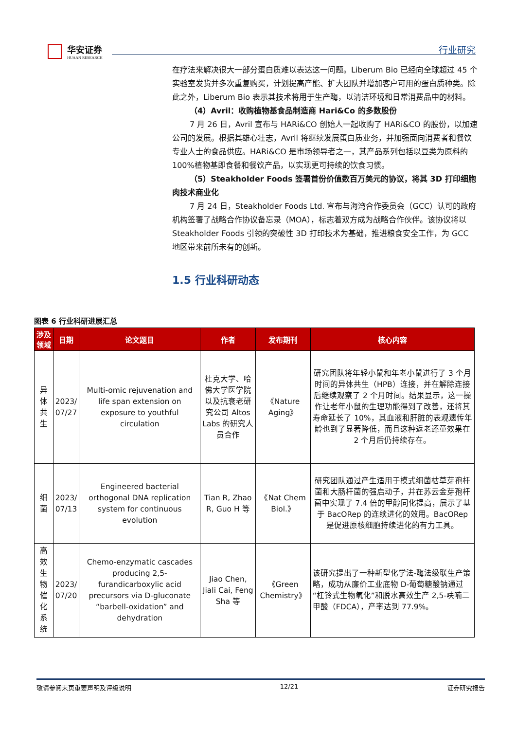华安证券
HUAAN RESEARCH
行业研究
在疗法来解决很大一部分蛋白质难以表达这一问题。Liberum Bio 已经向全球超过 45 个实验室发货并多次重复购买，计划提高产能、扩大团队并增加客户可用的蛋白质种类。除此之外，Liberum Bio 表示其技术将用于生产酶，以清洁环境和日常消费品中的材料。
（4）Avril：收购植物基食品制造商 Hari&Co 的多数股份
7 月 26 日，Avril 宣布与 HARi&CO 创始人一起收购了 HARi&CO 的股份，以加速公司的发展。根据其雄心壮志，Avril 将继续发展蛋白质业务，并加强面向消费者和餐饮专业人士的食品供应。HARi&CO 是市场领导者之一，其产品系列包括以豆类为原料的 100%植物基即食餐和餐饮产品，以实现更可持续的饮食习惯。
（5）Steakholder Foods 签署首份价值数百万美元的协议，将其 3D 打印细胞肉技术商业化
7 月 24 日，Steakholder Foods Ltd. 宣布与海湾合作委员会（GCC）认可的政府机构签署了战略合作协议备忘录（MOA），标志着双方成为战略合作伙伴。该协议将以 Steakholder Foods 引领的突破性 3D 打印技术为基础，推进粮食安全工作，为 GCC 地区带来前所未有的创新。
1.5 行业科研动态
图表 6 行业科研进展汇总
| 涉及领域 | 日期 | 论文题目 | 作者 | 发布期刊 | 核心内容 |
| --- | --- | --- | --- | --- | --- |
| 异体共生 | 2023/ 07/27 | Multi-omic rejuvenation and life span extension on exposure to youthful circulation | 杜克大学、哈佛大学医学院以及抗衰老研究公司 Altos Labs 的研究人员合作 | 《Nature Aging》 | 研究团队将年轻小鼠和年老小鼠进行了 3 个月时间的异体共生（HPB）连接，并在解除连接后继续观察了 2 个月时间。结果显示，这一操作让老年小鼠的生理功能得到了改善，还将其寿命延长了 10%，其血液和肝脏的表观遗传年龄也到了显著降低，而且这种返老还童效果在 2 个月后仍持续存在。 |
| 细菌 | 2023/ 07/13 | Engineered bacterial orthogonal DNA replication system for continuous evolution | Tian R, Zhao R, Guo H 等 | 《Nat Chem Biol.》 | 研究团队通过产生适用于模式细菌枯草芽孢杆菌和大肠杆菌的强启动子，并在苏云金芽孢杆菌中实现了 7.4 倍的甲醇同化提高，展示了基于 BacORep 的连续进化的效用。BacORep 是促进原核细胞持续进化的有力工具。 |
| 高效生物催化系统 | 2023/ 07/20 | Chemo-enzymatic cascades producing 2,5-furandicarboxylic acid precursors via D-gluconate “barbell-oxidation” and dehydration | Jiao Chen, Jiali Cai, Feng Sha 等 | 《Green Chemistry》 | 该研究提出了一种新型化学法-酶法级联生产策略，成功从廉价工业底物 D-葡萄糖酸钠通过“杠铃式生物氧化”和脱水高效生产 2,5-呋喃二甲酸（FDCA），产率达到 77.9%。 |
敬请参阅末页重要声明及评级说明 12/21 证券研究报告